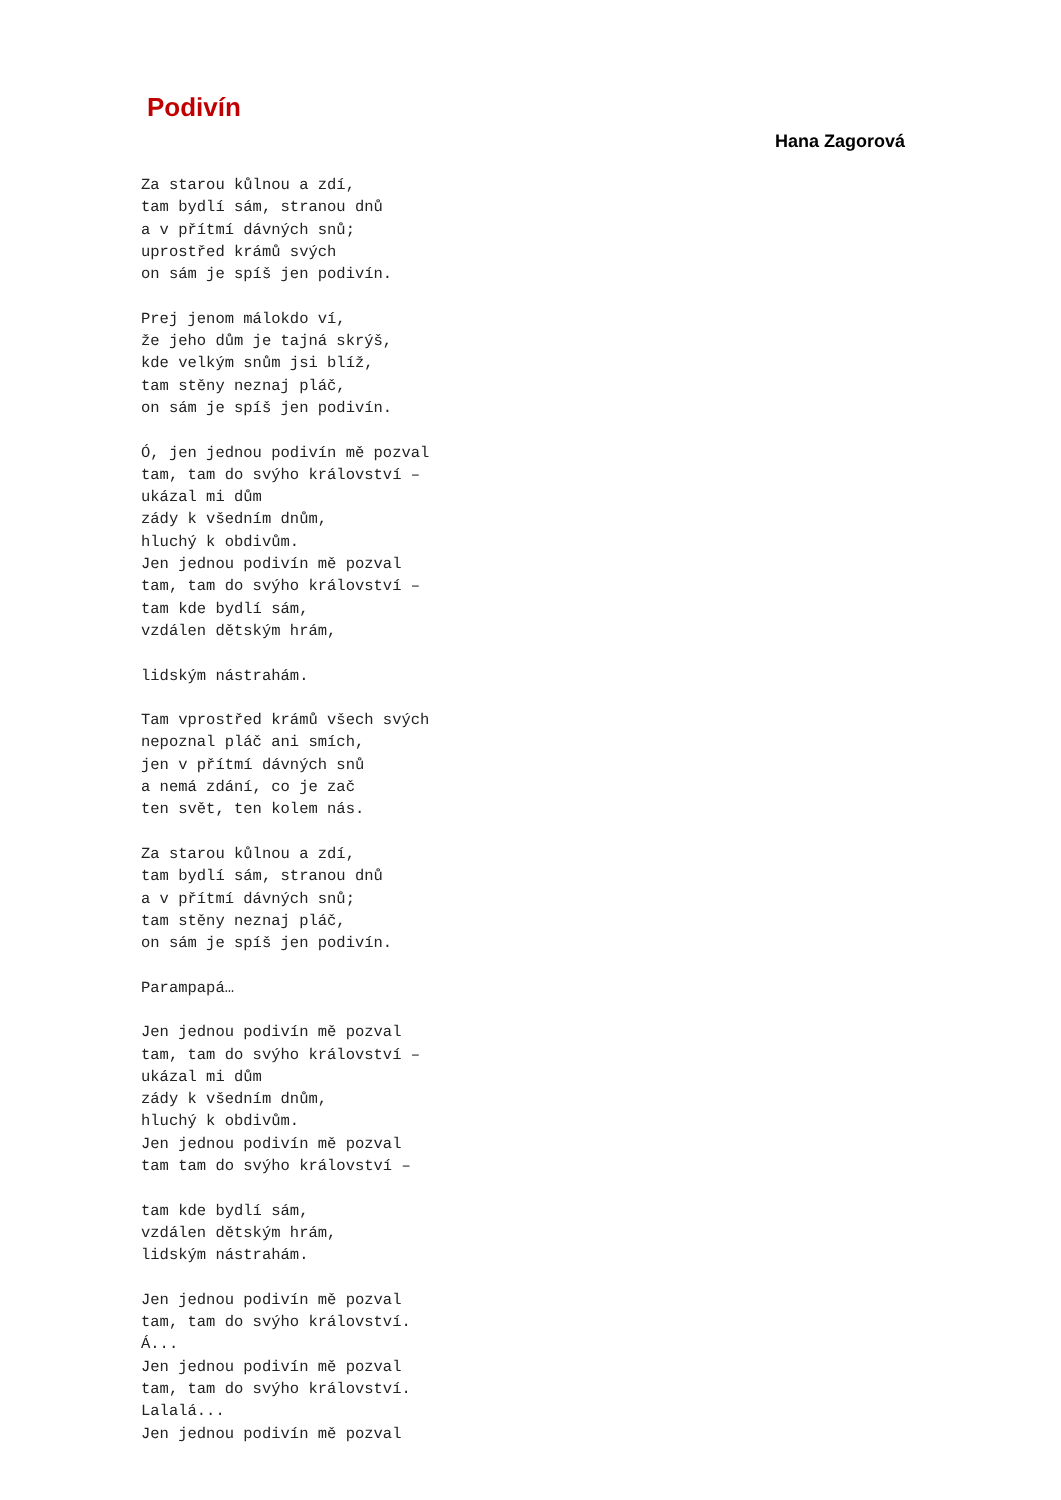Podivín
Hana Zagorová
Za starou kůlnou a zdí,
tam bydlí sám, stranou dnů
a v přítmí dávných snů;
uprostřed krámů svých
on sám je spíš jen podivín.

Prej jenom málokdo ví,
že jeho dům je tajná skrýš,
kde velkým snům jsi blíž,
tam stěny neznaj pláč,
on sám je spíš jen podivín.

Ó, jen jednou podivín mě pozval
tam, tam do svýho království –
ukázal mi dům
zády k všedním dnům,
hluchý k obdivům.
Jen jednou podivín mě pozval
tam, tam do svýho království –
tam kde bydlí sám,
vzdálen dětským hrám,

lidským nástrahám.

Tam vprostřed krámů všech svých
nepoznal pláč ani smích,
jen v přítmí dávných snů
a nemá zdání, co je zač
ten svět, ten kolem nás.

Za starou kůlnou a zdí,
tam bydlí sám, stranou dnů
a v přítmí dávných snů;
tam stěny neznaj pláč,
on sám je spíš jen podivín.

Parampapá…

Jen jednou podivín mě pozval
tam, tam do svýho království –
ukázal mi dům
zády k všedním dnům,
hluchý k obdivům.
Jen jednou podivín mě pozval
tam tam do svýho království –

tam kde bydlí sám,
vzdálen dětským hrám,
lidským nástrahám.

Jen jednou podivín mě pozval
tam, tam do svýho království.
Á...
Jen jednou podivín mě pozval
tam, tam do svýho království.
Lalalá...
Jen jednou podivín mě pozval